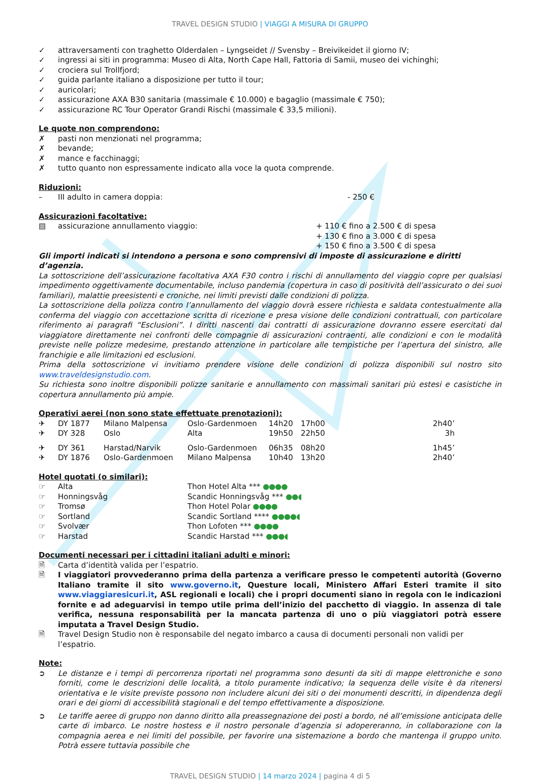TRAVEL DESIGN STUDIO | VIAGGI A MISURA DI GRUPPO
✓ attraversamenti con traghetto Olderdalen – Lyngseidet // Svensby – Breivikeidet il giorno IV;
✓ ingressi ai siti in programma: Museo di Alta, North Cape Hall, Fattoria di Samii, museo dei vichinghi;
✓ crociera sul Trollfjord;
✓ guida parlante italiano a disposizione per tutto il tour;
✓ auricolari;
✓ assicurazione AXA B30 sanitaria (massimale € 10.000) e bagaglio (massimale € 750);
✓ assicurazione RC Tour Operator Grandi Rischi (massimale € 33,5 milioni).
Le quote non comprendono:
✗ pasti non menzionati nel programma;
✗ bevande;
✗ mance e facchinaggi;
✗ tutto quanto non espressamente indicato alla voce la quota comprende.
Riduzioni:
– III adulto in camera doppia: - 250 €
Assicurazioni facoltative:
▤ assicurazione annullamento viaggio: + 110 € fino a 2.500 € di spesa
+ 130 € fino a 3.000 € di spesa
+ 150 € fino a 3.500 € di spesa
Gli importi indicati si intendono a persona e sono comprensivi di imposte di assicurazione e diritti d’agenzia.
La sottoscrizione dell’assicurazione facoltativa AXA F30 contro i rischi di annullamento del viaggio copre per qualsiasi impedimento oggettivamente documentabile, incluso pandemia (copertura in caso di positività dell’assicurato o dei suoi familiari), malattie preesistenti e croniche, nei limiti previsti dalle condizioni di polizza.
La sottoscrizione della polizza contro l’annullamento del viaggio dovrà essere richiesta e saldata contestualmente alla conferma del viaggio con accettazione scritta di ricezione e presa visione delle condizioni contrattuali, con particolare riferimento ai paragrafi “Esclusioni”. I diritti nascenti dai contratti di assicurazione dovranno essere esercitati dal viaggiatore direttamente nei confronti delle compagnie di assicurazioni contraenti, alle condizioni e con le modalità previste nelle polizze medesime, prestando attenzione in particolare alle tempistiche per l’apertura del sinistro, alle franchigie e alle limitazioni ed esclusioni.
Prima della sottoscrizione vi invitiamo prendere visione delle condizioni di polizza disponibili sul nostro sito www.traveldesignstudio.com.
Su richiesta sono inoltre disponibili polizze sanitarie e annullamento con massimali sanitari più estesi e casistiche in copertura annullamento più ampie.
Operativi aerei (non sono state effettuate prenotazioni):
| ✈ | DY 1877 | Milano Malpensa | Oslo-Gardenmoen | 14h20 | 17h00 | 2h40’ |
| ✈ | DY 328 | Oslo | Alta | 19h50 | 22h50 | 3h |
| ✈ | DY 361 | Harstad/Narvik | Oslo-Gardenmoen | 06h35 | 08h20 | 1h45’ |
| ✈ | DY 1876 | Oslo-Gardenmoen | Milano Malpensa | 10h40 | 13h20 | 2h40’ |
Hotel quotati (o similari):
| ☞ | Alta | Thon Hotel Alta *** ●●●● |
| ☞ | Honningsvåg | Scandic Honningsvåg *** ●●◖ |
| ☞ | Tromsø | Thon Hotel Polar ●●●● |
| ☞ | Sortland | Scandic Sortland **** ●●●●◖ |
| ☞ | Svolvær | Thon Lofoten *** ●●●● |
| ☞ | Harstad | Scandic Harstad *** ●●●◖ |
Documenti necessari per i cittadini italiani adulti e minori:
🗎 Carta d’identità valida per l’espatrio.
🗎 I viaggiatori provvederanno prima della partenza a verificare presso le competenti autorità (Governo Italiano tramite il sito www.governo.it, Questure locali, Ministero Affari Esteri tramite il sito www.viaggiaresicuri.it, ASL regionali e locali) che i propri documenti siano in regola con le indicazioni fornite e ad adeguarvisi in tempo utile prima dell’inizio del pacchetto di viaggio. In assenza di tale verifica, nessuna responsabilità per la mancata partenza di uno o più viaggiatori potrà essere imputata a Travel Design Studio.
🗎 Travel Design Studio non è responsabile del negato imbarco a causa di documenti personali non validi per l’espatrio.
Note:
➲ Le distanze e i tempi di percorrenza riportati nel programma sono desunti da siti di mappe elettroniche e sono forniti, come le descrizioni delle località, a titolo puramente indicativo; la sequenza delle visite è da ritenersi orientativa e le visite previste possono non includere alcuni dei siti o dei monumenti descritti, in dipendenza degli orari e dei giorni di accessibilità stagionali e del tempo effettivamente a disposizione.
➲ Le tariffe aeree di gruppo non danno diritto alla preassegnazione dei posti a bordo, né all’emissione anticipata delle carte di imbarco. Le nostre hostess e il nostro personale d’agenzia si adopereranno, in collaborazione con la compagnia aerea e nei limiti del possibile, per favorire una sistemazione a bordo che mantenga il gruppo unito. Potrà essere tuttavia possibile che
TRAVEL DESIGN STUDIO | 14 marzo 2024 | pagina 4 di 5